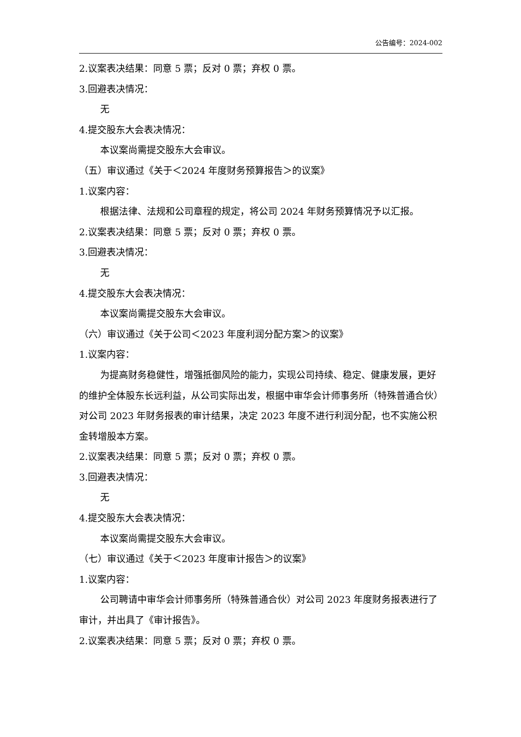公告编号：2024-002
2.议案表决结果：同意 5 票；反对 0 票；弃权 0 票。
3.回避表决情况：
无
4.提交股东大会表决情况：
本议案尚需提交股东大会审议。
（五）审议通过《关于＜2024 年度财务预算报告＞的议案》
1.议案内容：
根据法律、法规和公司章程的规定，将公司 2024 年财务预算情况予以汇报。
2.议案表决结果：同意 5 票；反对 0 票；弃权 0 票。
3.回避表决情况：
无
4.提交股东大会表决情况：
本议案尚需提交股东大会审议。
（六）审议通过《关于公司＜2023 年度利润分配方案＞的议案》
1.议案内容：
为提高财务稳健性，增强抵御风险的能力，实现公司持续、稳定、健康发展，更好的维护全体股东长远利益，从公司实际出发，根据中审华会计师事务所（特殊普通合伙）对公司 2023 年财务报表的审计结果，决定 2023 年度不进行利润分配，也不实施公积金转增股本方案。
2.议案表决结果：同意 5 票；反对 0 票；弃权 0 票。
3.回避表决情况：
无
4.提交股东大会表决情况：
本议案尚需提交股东大会审议。
（七）审议通过《关于＜2023 年度审计报告＞的议案》
1.议案内容：
公司聘请中审华会计师事务所（特殊普通合伙）对公司 2023 年度财务报表进行了审计，并出具了《审计报告》。
2.议案表决结果：同意 5 票；反对 0 票；弃权 0 票。